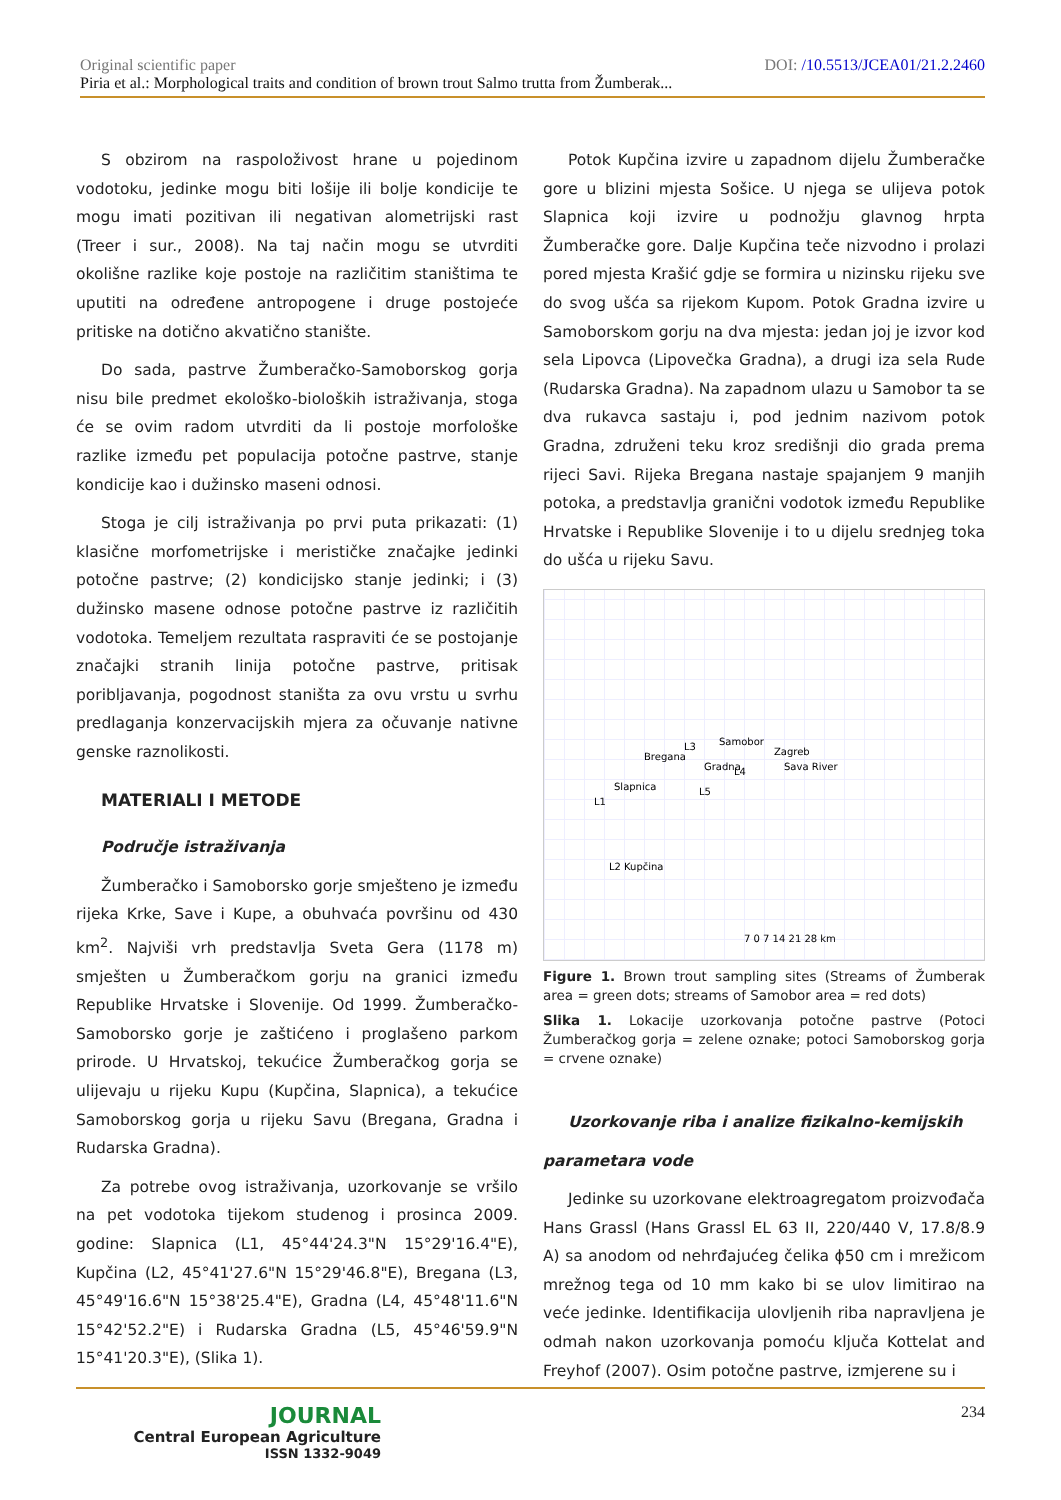Original scientific paper DOI: /10.5513/JCEA01/21.2.2460
Piria et al.: Morphological traits and condition of brown trout Salmo trutta from Žumberak...
S obzirom na raspoloživost hrane u pojedinom vodotoku, jedinke mogu biti lošije ili bolje kondicije te mogu imati pozitivan ili negativan alometrijski rast (Treer i sur., 2008). Na taj način mogu se utvrditi okolišne razlike koje postoje na različitim staništima te uputiti na određene antropogene i druge postojeće pritiske na dotično akvatično stanište.
Do sada, pastrve Žumberačko-Samoborskog gorja nisu bile predmet ekološko-bioloških istraživanja, stoga će se ovim radom utvrditi da li postoje morfološke razlike između pet populacija potočne pastrve, stanje kondicije kao i dužinsko maseni odnosi.
Stoga je cilj istraživanja po prvi puta prikazati: (1) klasične morfometrijske i merističke značajke jedinki potočne pastrve; (2) kondicijsko stanje jedinki; i (3) dužinsko masene odnose potočne pastrve iz različitih vodotoka. Temeljem rezultata raspraviti će se postojanje značajki stranih linija potočne pastrve, pritisak poribljavanja, pogodnost staništa za ovu vrstu u svrhu predlaganja konzervacijskih mjera za očuvanje nativne genske raznolikosti.
MATERIALI I METODE
Područje istraživanja
Žumberačko i Samoborsko gorje smješteno je između rijeka Krke, Save i Kupe, a obuhvaća površinu od 430 km<sup>2</sup>. Najviši vrh predstavlja Sveta Gera (1178 m) smješten u Žumberačkom gorju na granici između Republike Hrvatske i Slovenije. Od 1999. Žumberačko-Samoborsko gorje je zaštićeno i proglašeno parkom prirode. U Hrvatskoj, tekućice Žumberačkog gorja se ulijevaju u rijeku Kupu (Kupčina, Slapnica), a tekućice Samoborskog gorja u rijeku Savu (Bregana, Gradna i Rudarska Gradna).
Za potrebe ovog istraživanja, uzorkovanje se vršilo na pet vodotoka tijekom studenog i prosinca 2009. godine: Slapnica (L1, 45°44'24.3"N 15°29'16.4"E), Kupčina (L2, 45°41'27.6"N 15°29'46.8"E), Bregana (L3, 45°49'16.6"N 15°38'25.4"E), Gradna (L4, 45°48'11.6"N 15°42'52.2"E) i Rudarska Gradna (L5, 45°46'59.9"N 15°41'20.3"E), (Slika 1).
Potok Kupčina izvire u zapadnom dijelu Žumberačke gore u blizini mjesta Sošice. U njega se ulijeva potok Slapnica koji izvire u podnožju glavnog hrpta Žumberačke gore. Dalje Kupčina teče nizvodno i prolazi pored mjesta Krašić gdje se formira u nizinsku rijeku sve do svog ušća sa rijekom Kupom. Potok Gradna izvire u Samoborskom gorju na dva mjesta: jedan joj je izvor kod sela Lipovca (Lipovečka Gradna), a drugi iza sela Rude (Rudarska Gradna). Na zapadnom ulazu u Samobor ta se dva rukavca sastaju i, pod jednim nazivom potok Gradna, združeni teku kroz središnji dio grada prema rijeci Savi. Rijeka Bregana nastaje spajanjem 9 manjih potoka, a predstavlja granični vodotok između Republike Hrvatske i Republike Slovenije i to u dijelu srednjeg toka do ušća u rijeku Savu.
Samobor
Zagreb
L3
L4
L5
L1
L2
Bregana
Sava River
Slapnica
Kupčina
Gradna
7 0 7 14 21 28 km
Figure 1. Brown trout sampling sites (Streams of Žumberak area = green dots; streams of Samobor area = red dots)
Slika 1. Lokacije uzorkovanja potočne pastrve (Potoci Žumberačkog gorja = zelene oznake; potoci Samoborskog gorja = crvene oznake)
Uzorkovanje riba i analize fizikalno-kemijskih
parametara vode
Jedinke su uzorkovane elektroagregatom proizvođača Hans Grassl (Hans Grassl EL 63 II, 220/440 V, 17.8/8.9 A) sa anodom od nehrđajućeg čelika ϕ50 cm i mrežicom mrežnog tega od 10 mm kako bi se ulov limitirao na veće jedinke. Identifikacija ulovljenih riba napravljena je odmah nakon uzorkovanja pomoću ključa Kottelat and Freyhof (2007). Osim potočne pastrve, izmjerene su i
JOURNAL
Central European Agriculture
ISSN 1332-9049
234